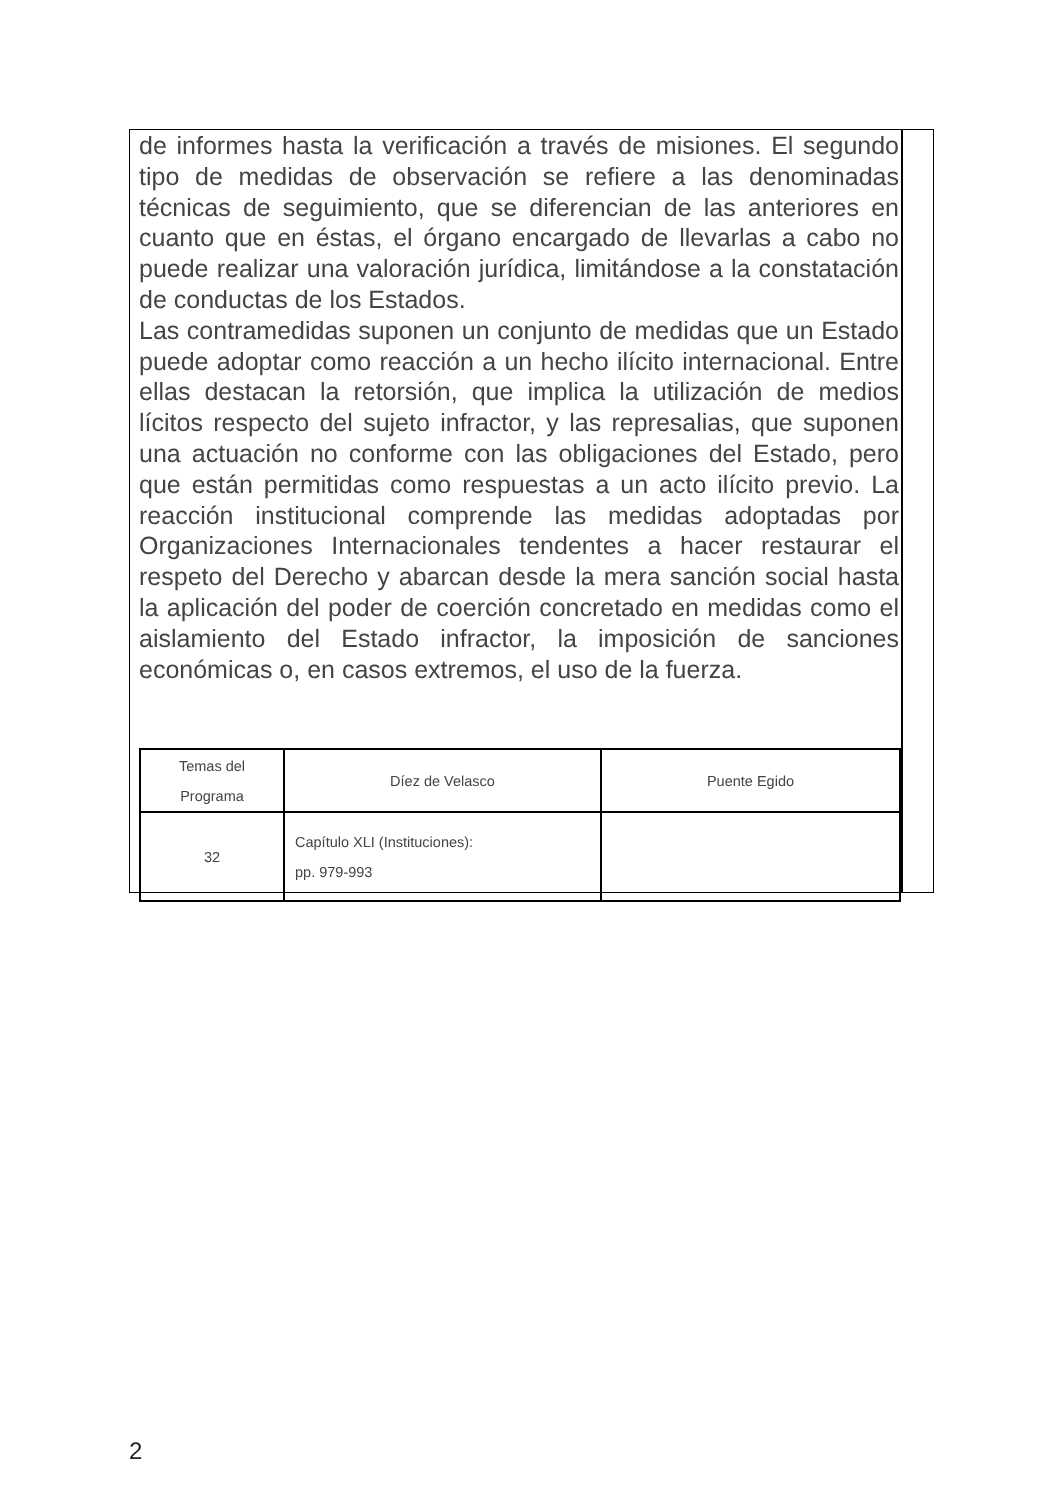de informes hasta la verificación a través de misiones. El segundo tipo de medidas de observación se refiere a las denominadas técnicas de seguimiento, que se diferencian de las anteriores en cuanto que en éstas, el órgano encargado de llevarlas a cabo no puede realizar una valoración jurídica, limitándose a la constatación de conductas de los Estados.
Las contramedidas suponen un conjunto de medidas que un Estado puede adoptar como reacción a un hecho ilícito internacional. Entre ellas destacan la retorsión, que implica la utilización de medios lícitos respecto del sujeto infractor, y las represalias, que suponen una actuación no conforme con las obligaciones del Estado, pero que están permitidas como respuestas a un acto ilícito previo. La reacción institucional comprende las medidas adoptadas por Organizaciones Internacionales tendentes a hacer restaurar el respeto del Derecho y abarcan desde la mera sanción social hasta la aplicación del poder de coerción concretado en medidas como el aislamiento del Estado infractor, la imposición de sanciones económicas o, en casos extremos, el uso de la fuerza.
| Temas del Programa | Díez de Velasco | Puente Egido |
| 32 | Capítulo XLI (Instituciones): pp. 979-993 | |
2